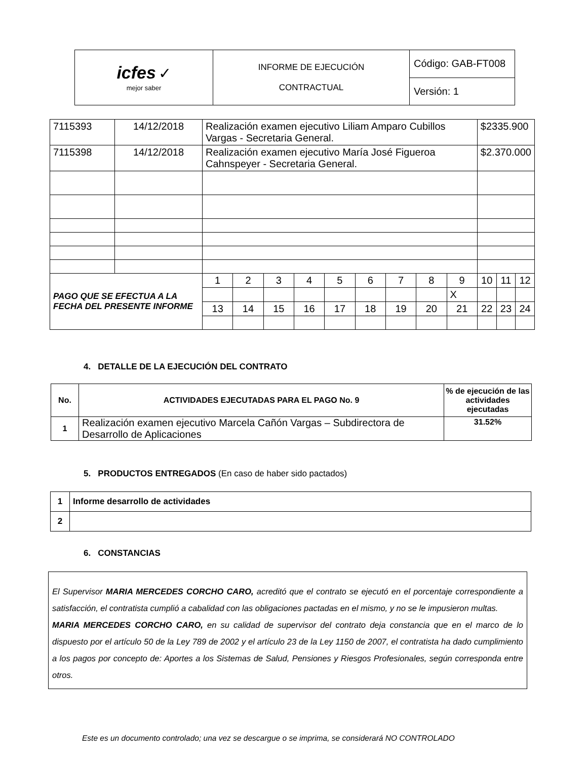| icfes ✓ mejor saber | INFORME DE EJECUCIÓN CONTRACTUAL | Código: GAB-FT008 |
| | | Versión: 1 |
| 7115393 | 14/12/2018 | Realización examen ejecutivo Liliam Amparo Cubillos Vargas - Secretaria General. | | | | | | | | | $2335.900 | | | |
| 7115398 | 14/12/2018 | Realización examen ejecutivo María José Figueroa Cahnspeyer - Secretaria General. | | | | | | | | | $2.370.000 | | | |
| PAGO QUE SE EFECTUA A LA FECHA DEL PRESENTE INFORME | | 1 | 2 | 3 | 4 | 5 | 6 | 7 | 8 | 9 | 10 | 11 | 12 | |
| | | | | | | | | | | X | | | | |
| | | 13 | 14 | 15 | 16 | 17 | 18 | 19 | 20 | 21 | 22 | 23 | 24 | |
4. DETALLE DE LA EJECUCIÓN DEL CONTRATO
| No. | ACTIVIDADES EJECUTADAS PARA EL PAGO No. 9 | % de ejecución de las actividades ejecutadas |
| --- | --- | --- |
| 1 | Realización examen ejecutivo Marcela Cañón Vargas – Subdirectora de Desarrollo de Aplicaciones | 31.52% |
5. PRODUCTOS ENTREGADOS (En caso de haber sido pactados)
| 1 | Informe desarrollo de actividades |
| 2 | |
6. CONSTANCIAS
El Supervisor MARIA MERCEDES CORCHO CARO, acreditó que el contrato se ejecutó en el porcentaje correspondiente a satisfacción, el contratista cumplió a cabalidad con las obligaciones pactadas en el mismo, y no se le impusieron multas.
MARIA MERCEDES CORCHO CARO, en su calidad de supervisor del contrato deja constancia que en el marco de lo dispuesto por el artículo 50 de la Ley 789 de 2002 y el artículo 23 de la Ley 1150 de 2007, el contratista ha dado cumplimiento a los pagos por concepto de: Aportes a los Sistemas de Salud, Pensiones y Riesgos Profesionales, según corresponda entre otros.
Este es un documento controlado; una vez se descargue o se imprima, se considerará NO CONTROLADO